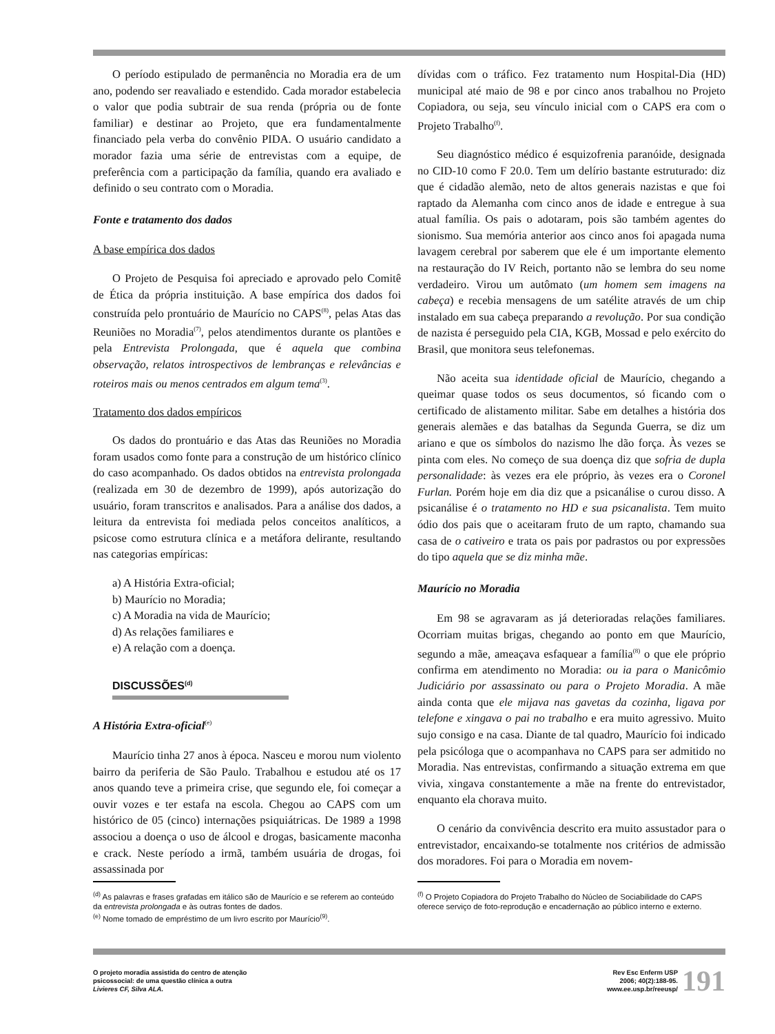O período estipulado de permanência no Moradia era de um ano, podendo ser reavaliado e estendido. Cada morador estabelecia o valor que podia subtrair de sua renda (própria ou de fonte familiar) e destinar ao Projeto, que era fundamentalmente financiado pela verba do convênio PIDA. O usuário candidato a morador fazia uma série de entrevistas com a equipe, de preferência com a participação da família, quando era avaliado e definido o seu contrato com o Moradia.
Fonte e tratamento dos dados
A base empírica dos dados
O Projeto de Pesquisa foi apreciado e aprovado pelo Comitê de Ética da própria instituição. A base empírica dos dados foi construída pelo prontuário de Maurício no CAPS<sup>(8)</sup>, pelas Atas das Reuniões no Moradia<sup>(7)</sup>, pelos atendimentos durante os plantões e pela Entrevista Prolongada, que é aquela que combina observação, relatos introspectivos de lembranças e relevâncias e roteiros mais ou menos centrados em algum tema<sup>(3)</sup>.
Tratamento dos dados empíricos
Os dados do prontuário e das Atas das Reuniões no Moradia foram usados como fonte para a construção de um histórico clínico do caso acompanhado. Os dados obtidos na entrevista prolongada (realizada em 30 de dezembro de 1999), após autorização do usuário, foram transcritos e analisados. Para a análise dos dados, a leitura da entrevista foi mediada pelos conceitos analíticos, a psicose como estrutura clínica e a metáfora delirante, resultando nas categorias empíricas:
a) A História Extra-oficial;
b) Maurício no Moradia;
c) A Moradia na vida de Maurício;
d) As relações familiares e
e) A relação com a doença.
DISCUSSÕES<sup>(d)</sup>
A História Extra-oficial<sup>(e)</sup>
Maurício tinha 27 anos à época. Nasceu e morou num violento bairro da periferia de São Paulo. Trabalhou e estudou até os 17 anos quando teve a primeira crise, que segundo ele, foi começar a ouvir vozes e ter estafa na escola. Chegou ao CAPS com um histórico de 05 (cinco) internações psiquiátricas. De 1989 a 1998 associou a doença o uso de álcool e drogas, basicamente maconha e crack. Neste período a irmã, também usuária de drogas, foi assassinada por
dívidas com o tráfico. Fez tratamento num Hospital-Dia (HD) municipal até maio de 98 e por cinco anos trabalhou no Projeto Copiadora, ou seja, seu vínculo inicial com o CAPS era com o Projeto Trabalho<sup>(f)</sup>.
Seu diagnóstico médico é esquizofrenia paranóide, designada no CID-10 como F 20.0. Tem um delírio bastante estruturado: diz que é cidadão alemão, neto de altos generais nazistas e que foi raptado da Alemanha com cinco anos de idade e entregue à sua atual família. Os pais o adotaram, pois são também agentes do sionismo. Sua memória anterior aos cinco anos foi apagada numa lavagem cerebral por saberem que ele é um importante elemento na restauração do IV Reich, portanto não se lembra do seu nome verdadeiro. Virou um autômato (um homem sem imagens na cabeça) e recebia mensagens de um satélite através de um chip instalado em sua cabeça preparando a revolução. Por sua condição de nazista é perseguido pela CIA, KGB, Mossad e pelo exército do Brasil, que monitora seus telefonemas.
Não aceita sua identidade oficial de Maurício, chegando a queimar quase todos os seus documentos, só ficando com o certificado de alistamento militar. Sabe em detalhes a história dos generais alemães e das batalhas da Segunda Guerra, se diz um ariano e que os símbolos do nazismo lhe dão força. Às vezes se pinta com eles. No começo de sua doença diz que sofria de dupla personalidade: às vezes era ele próprio, às vezes era o Coronel Furlan. Porém hoje em dia diz que a psicanálise o curou disso. A psicanálise é o tratamento no HD e sua psicanalista. Tem muito ódio dos pais que o aceitaram fruto de um rapto, chamando sua casa de o cativeiro e trata os pais por padrastos ou por expressões do tipo aquela que se diz minha mãe.
Maurício no Moradia
Em 98 se agravaram as já deterioradas relações familiares. Ocorriam muitas brigas, chegando ao ponto em que Maurício, segundo a mãe, ameaçava esfaquear a família<sup>(8)</sup> o que ele próprio confirma em atendimento no Moradia: ou ia para o Manicômio Judiciário por assassinato ou para o Projeto Moradia. A mãe ainda conta que ele mijava nas gavetas da cozinha, ligava por telefone e xingava o pai no trabalho e era muito agressivo. Muito sujo consigo e na casa. Diante de tal quadro, Maurício foi indicado pela psicóloga que o acompanhava no CAPS para ser admitido no Moradia. Nas entrevistas, confirmando a situação extrema em que vivia, xingava constantemente a mãe na frente do entrevistador, enquanto ela chorava muito.
O cenário da convivência descrito era muito assustador para o entrevistador, encaixando-se totalmente nos critérios de admissão dos moradores. Foi para o Moradia em novem-
<sup>(d)</sup> As palavras e frases grafadas em itálico são de Maurício e se referem ao conteúdo da entrevista prolongada e às outras fontes de dados.
<sup>(e)</sup> Nome tomado de empréstimo de um livro escrito por Maurício<sup>(9)</sup>.
<sup>(f)</sup> O Projeto Copiadora do Projeto Trabalho do Núcleo de Sociabilidade do CAPS oferece serviço de foto-reprodução e encadernação ao público interno e externo.
O projeto moradia assistida do centro de atenção
psicossocial: de uma questão clínica a outra
Livieres CF, Silva ALA.
Rev Esc Enferm USP
2006; 40(2):188-95.
www.ee.usp.br/reeusp/ 191